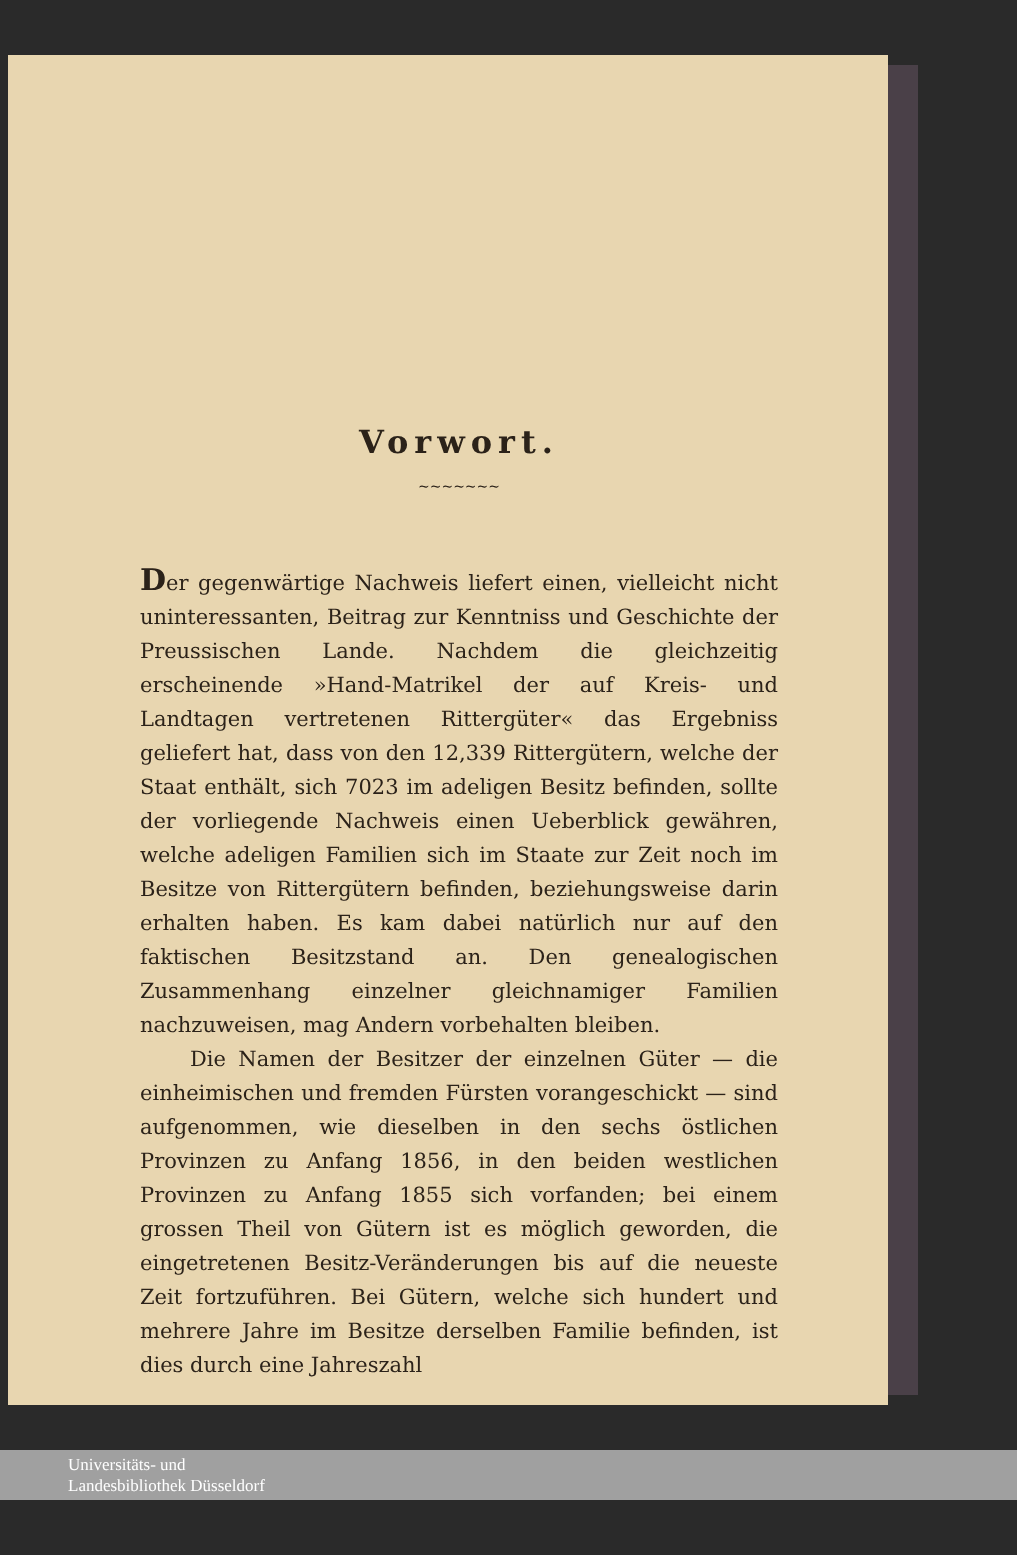Vorwort.
~~~~~~~
Der gegenwärtige Nachweis liefert einen, vielleicht nicht uninteressanten, Beitrag zur Kenntniss und Geschichte der Preussischen Lande. Nachdem die gleichzeitig erscheinende »Hand-Matrikel der auf Kreis- und Landtagen vertretenen Rittergüter« das Ergebniss geliefert hat, dass von den 12,339 Rittergütern, welche der Staat enthält, sich 7023 im adeligen Besitz befinden, sollte der vorliegende Nachweis einen Ueberblick gewähren, welche adeligen Familien sich im Staate zur Zeit noch im Besitze von Rittergütern befinden, beziehungsweise darin erhalten haben. Es kam dabei natürlich nur auf den faktischen Besitzstand an. Den genealogischen Zusammenhang einzelner gleichnamiger Familien nachzuweisen, mag Andern vorbehalten bleiben.
Die Namen der Besitzer der einzelnen Güter — die einheimischen und fremden Fürsten vorangeschickt — sind aufgenommen, wie dieselben in den sechs östlichen Provinzen zu Anfang 1856, in den beiden westlichen Provinzen zu Anfang 1855 sich vorfanden; bei einem grossen Theil von Gütern ist es möglich geworden, die eingetretenen Besitz-Veränderungen bis auf die neueste Zeit fortzuführen. Bei Gütern, welche sich hundert und mehrere Jahre im Besitze derselben Familie befinden, ist dies durch eine Jahreszahl
Universitäts- und
Landesbibliothek Düsseldorf